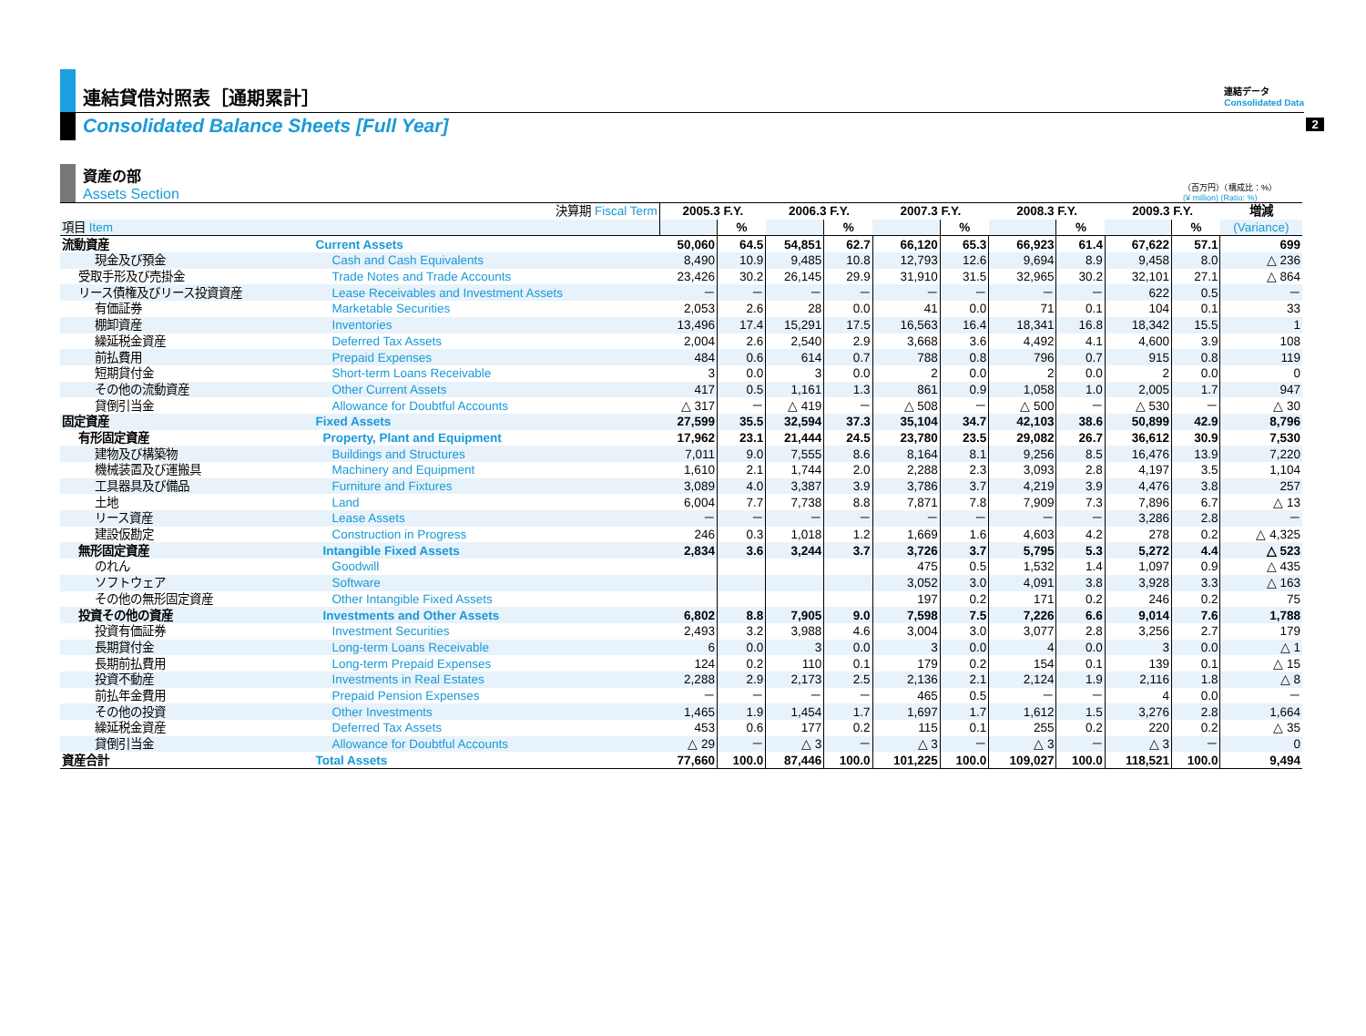2
連結貸借対照表［通期累計］
連結データ
Consolidated Data
Consolidated Balance Sheets [Full Year]
資産の部
Assets Section
（百万円）（構成比：%）
(¥ million) (Ratio: %)
| 決算期 Fiscal Term | | 2005.3 F.Y. | | 2006.3 F.Y. | | 2007.3 F.Y. | | 2008.3 F.Y. | | 2009.3 F.Y. | | 増減 |
| 項目 Item | | | % | | % | | % | | % | | % | (Variance) |
| 流動資産 | Current Assets | 50,060 | 64.5 | 54,851 | 62.7 | 66,120 | 65.3 | 66,923 | 61.4 | 67,622 | 57.1 | 699 |
| 現金及び預金 | Cash and Cash Equivalents | 8,490 | 10.9 | 9,485 | 10.8 | 12,793 | 12.6 | 9,694 | 8.9 | 9,458 | 8.0 | △ 236 |
| 受取手形及び売掛金 | Trade Notes and Trade Accounts | 23,426 | 30.2 | 26,145 | 29.9 | 31,910 | 31.5 | 32,965 | 30.2 | 32,101 | 27.1 | △ 864 |
| リース債権及びリース投資資産 | Lease Receivables and Investment Assets | － | － | － | － | － | － | － | － | 622 | 0.5 | － |
| 有価証券 | Marketable Securities | 2,053 | 2.6 | 28 | 0.0 | 41 | 0.0 | 71 | 0.1 | 104 | 0.1 | 33 |
| 棚卸資産 | Inventories | 13,496 | 17.4 | 15,291 | 17.5 | 16,563 | 16.4 | 18,341 | 16.8 | 18,342 | 15.5 | 1 |
| 繰延税金資産 | Deferred Tax Assets | 2,004 | 2.6 | 2,540 | 2.9 | 3,668 | 3.6 | 4,492 | 4.1 | 4,600 | 3.9 | 108 |
| 前払費用 | Prepaid Expenses | 484 | 0.6 | 614 | 0.7 | 788 | 0.8 | 796 | 0.7 | 915 | 0.8 | 119 |
| 短期貸付金 | Short-term Loans Receivable | 3 | 0.0 | 3 | 0.0 | 2 | 0.0 | 2 | 0.0 | 2 | 0.0 | 0 |
| その他の流動資産 | Other Current Assets | 417 | 0.5 | 1,161 | 1.3 | 861 | 0.9 | 1,058 | 1.0 | 2,005 | 1.7 | 947 |
| 貸倒引当金 | Allowance for Doubtful Accounts | △ 317 | － | △ 419 | － | △ 508 | － | △ 500 | － | △ 530 | － | △ 30 |
| 固定資産 | Fixed Assets | 27,599 | 35.5 | 32,594 | 37.3 | 35,104 | 34.7 | 42,103 | 38.6 | 50,899 | 42.9 | 8,796 |
| 有形固定資産 | Property, Plant and Equipment | 17,962 | 23.1 | 21,444 | 24.5 | 23,780 | 23.5 | 29,082 | 26.7 | 36,612 | 30.9 | 7,530 |
| 建物及び構築物 | Buildings and Structures | 7,011 | 9.0 | 7,555 | 8.6 | 8,164 | 8.1 | 9,256 | 8.5 | 16,476 | 13.9 | 7,220 |
| 機械装置及び運搬具 | Machinery and Equipment | 1,610 | 2.1 | 1,744 | 2.0 | 2,288 | 2.3 | 3,093 | 2.8 | 4,197 | 3.5 | 1,104 |
| 工具器具及び備品 | Furniture and Fixtures | 3,089 | 4.0 | 3,387 | 3.9 | 3,786 | 3.7 | 4,219 | 3.9 | 4,476 | 3.8 | 257 |
| 土地 | Land | 6,004 | 7.7 | 7,738 | 8.8 | 7,871 | 7.8 | 7,909 | 7.3 | 7,896 | 6.7 | △ 13 |
| リース資産 | Lease Assets | － | － | － | － | － | － | － | － | 3,286 | 2.8 | － |
| 建設仮勘定 | Construction in Progress | 246 | 0.3 | 1,018 | 1.2 | 1,669 | 1.6 | 4,603 | 4.2 | 278 | 0.2 | △ 4,325 |
| 無形固定資産 | Intangible Fixed Assets | 2,834 | 3.6 | 3,244 | 3.7 | 3,726 | 3.7 | 5,795 | 5.3 | 5,272 | 4.4 | △ 523 |
| のれん | Goodwill | | | | | 475 | 0.5 | 1,532 | 1.4 | 1,097 | 0.9 | △ 435 |
| ソフトウェア | Software | | | | | 3,052 | 3.0 | 4,091 | 3.8 | 3,928 | 3.3 | △ 163 |
| その他の無形固定資産 | Other Intangible Fixed Assets | | | | | 197 | 0.2 | 171 | 0.2 | 246 | 0.2 | 75 |
| 投資その他の資産 | Investments and Other Assets | 6,802 | 8.8 | 7,905 | 9.0 | 7,598 | 7.5 | 7,226 | 6.6 | 9,014 | 7.6 | 1,788 |
| 投資有価証券 | Investment Securities | 2,493 | 3.2 | 3,988 | 4.6 | 3,004 | 3.0 | 3,077 | 2.8 | 3,256 | 2.7 | 179 |
| 長期貸付金 | Long-term Loans Receivable | 6 | 0.0 | 3 | 0.0 | 3 | 0.0 | 4 | 0.0 | 3 | 0.0 | △ 1 |
| 長期前払費用 | Long-term Prepaid Expenses | 124 | 0.2 | 110 | 0.1 | 179 | 0.2 | 154 | 0.1 | 139 | 0.1 | △ 15 |
| 投資不動産 | Investments in Real Estates | 2,288 | 2.9 | 2,173 | 2.5 | 2,136 | 2.1 | 2,124 | 1.9 | 2,116 | 1.8 | △ 8 |
| 前払年金費用 | Prepaid Pension Expenses | － | － | － | － | 465 | 0.5 | － | － | 4 | 0.0 | － |
| その他の投資 | Other Investments | 1,465 | 1.9 | 1,454 | 1.7 | 1,697 | 1.7 | 1,612 | 1.5 | 3,276 | 2.8 | 1,664 |
| 繰延税金資産 | Deferred Tax Assets | 453 | 0.6 | 177 | 0.2 | 115 | 0.1 | 255 | 0.2 | 220 | 0.2 | △ 35 |
| 貸倒引当金 | Allowance for Doubtful Accounts | △ 29 | － | △ 3 | － | △ 3 | － | △ 3 | － | △ 3 | － | 0 |
| 資産合計 | Total Assets | 77,660 | 100.0 | 87,446 | 100.0 | 101,225 | 100.0 | 109,027 | 100.0 | 118,521 | 100.0 | 9,494 |